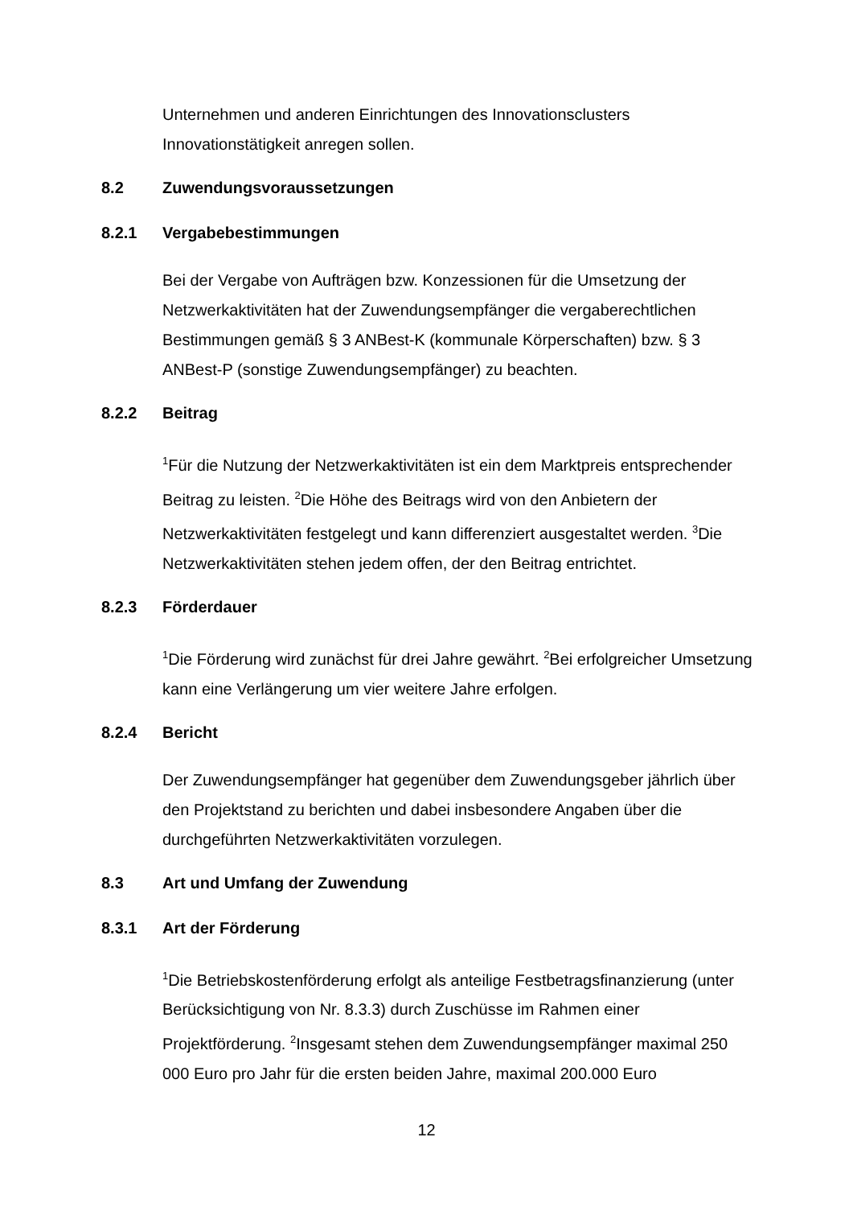Unternehmen und anderen Einrichtungen des Innovationsclusters Innovationstätigkeit anregen sollen.
8.2 Zuwendungsvoraussetzungen
8.2.1 Vergabebestimmungen
Bei der Vergabe von Aufträgen bzw. Konzessionen für die Umsetzung der Netzwerkaktivitäten hat der Zuwendungsempfänger die vergaberechtlichen Bestimmungen gemäß § 3 ANBest-K (kommunale Körperschaften) bzw. § 3 ANBest-P (sonstige Zuwendungsempfänger) zu beachten.
8.2.2 Beitrag
<sup>1</sup> Für die Nutzung der Netzwerkaktivitäten ist ein dem Marktpreis entsprechender Beitrag zu leisten. <sup>2</sup>Die Höhe des Beitrags wird von den Anbietern der Netzwerkaktivitäten festgelegt und kann differenziert ausgestaltet werden. <sup>3</sup>Die Netzwerkaktivitäten stehen jedem offen, der den Beitrag entrichtet.
8.2.3 Förderdauer
<sup>1</sup> Die Förderung wird zunächst für drei Jahre gewährt. <sup>2</sup>Bei erfolgreicher Umsetzung kann eine Verlängerung um vier weitere Jahre erfolgen.
8.2.4 Bericht
Der Zuwendungsempfänger hat gegenüber dem Zuwendungsgeber jährlich über den Projektstand zu berichten und dabei insbesondere Angaben über die durchgeführten Netzwerkaktivitäten vorzulegen.
8.3 Art und Umfang der Zuwendung
8.3.1 Art der Förderung
<sup>1</sup> Die Betriebskostenförderung erfolgt als anteilige Festbetragsfinanzierung (unter Berücksichtigung von Nr. 8.3.3) durch Zuschüsse im Rahmen einer Projektförderung. <sup>2</sup>Insgesamt stehen dem Zuwendungsempfänger maximal 250 000 Euro pro Jahr für die ersten beiden Jahre, maximal 200.000 Euro
12